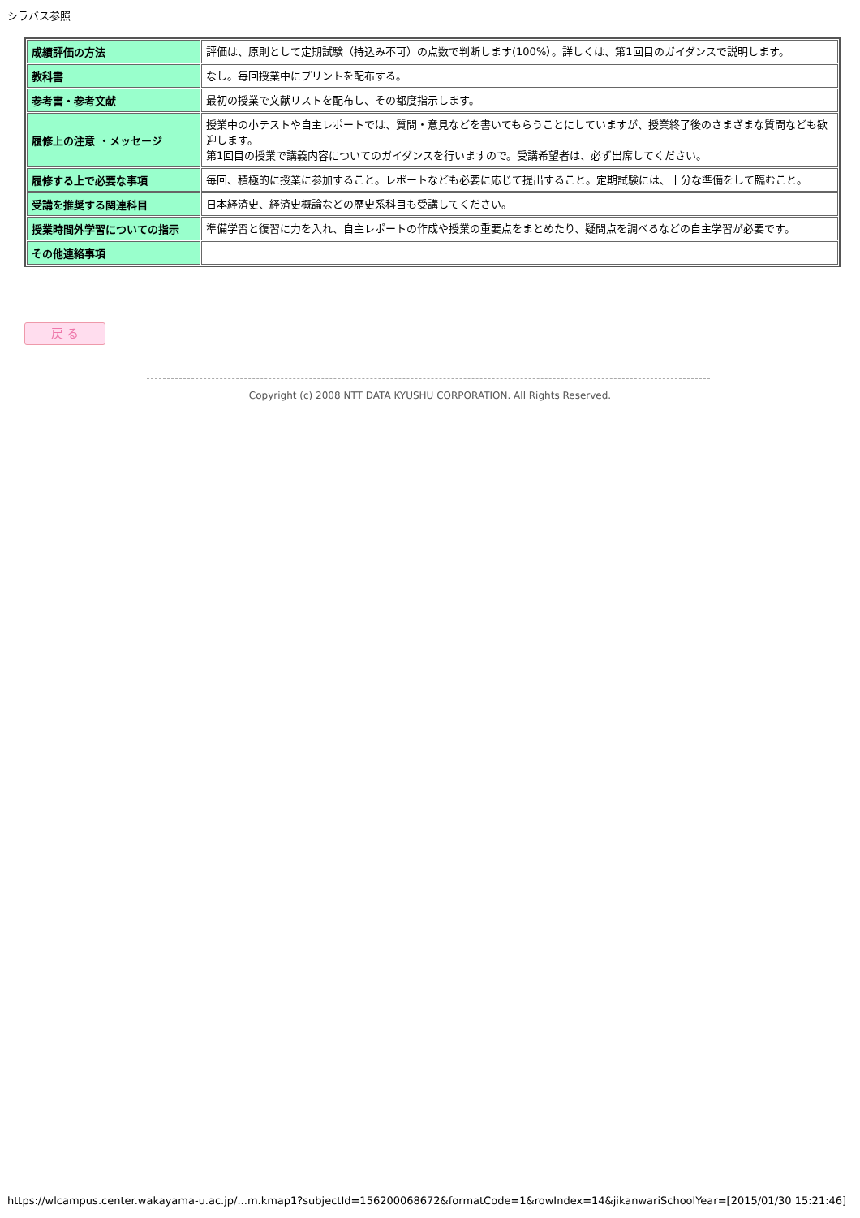シラバス参照
| 成績評価の方法 | 評価は、原則として定期試験（持込み不可）の点数で判断します(100%）。詳しくは、第1回目のガイダンスで説明します。 |
| 教科書 | なし。毎回授業中にプリントを配布する。 |
| 参考書・参考文献 | 最初の授業で文献リストを配布し、その都度指示します。 |
| 履修上の注意 ・メッセージ | 授業中の小テストや自主レポートでは、質問・意見などを書いてもらうことにしていますが、授業終了後のさまざまな質問なども歓迎します。 第1回目の授業で講義内容についてのガイダンスを行いますので。受講希望者は、必ず出席してください。 |
| 履修する上で必要な事項 | 毎回、積極的に授業に参加すること。レポートなども必要に応じて提出すること。定期試験には、十分な準備をして臨むこと。 |
| 受講を推奨する関連科目 | 日本経済史、経済史概論などの歴史系科目も受講してください。 |
| 授業時間外学習についての指示 | 準備学習と復習に力を入れ、自主レポートの作成や授業の重要点をまとめたり、疑問点を調べるなどの自主学習が必要です。 |
| その他連絡事項 | |
戻 る
Copyright (c) 2008 NTT DATA KYUSHU CORPORATION. All Rights Reserved.
https://wlcampus.center.wakayama-u.ac.jp/...m.kmap1?subjectId=156200068672&formatCode=1&rowIndex=14&jikanwariSchoolYear=[2015/01/30 15:21:46]